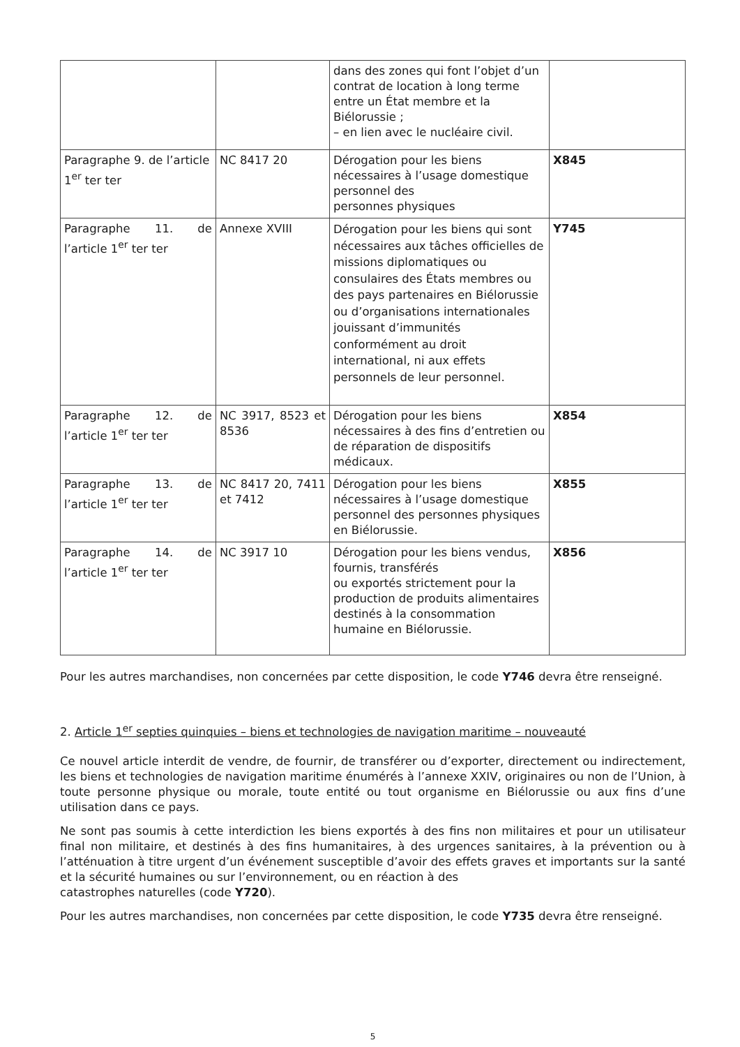| | | dans des zones qui font l’objet d’un contrat de location à long terme entre un État membre et la Biélorussie ; – en lien avec le nucléaire civil. | |
| Paragraphe 9. de l’article 1<sup>er</sup> ter ter | NC 8417 20 | Dérogation pour les biens nécessaires à l’usage domestique personnel des personnes physiques | X845 |
| Paragraphe 11. de l’article 1<sup>er</sup> ter ter | Annexe XVIII | Dérogation pour les biens qui sont nécessaires aux tâches officielles de missions diplomatiques ou consulaires des États membres ou des pays partenaires en Biélorussie ou d’organisations internationales jouissant d’immunités conformément au droit international, ni aux effets personnels de leur personnel. | Y745 |
| Paragraphe 12. de l’article 1<sup>er</sup> ter ter | NC 3917, 8523 et 8536 | Dérogation pour les biens nécessaires à des fins d’entretien ou de réparation de dispositifs médicaux. | X854 |
| Paragraphe 13. de l’article 1<sup>er</sup> ter ter | NC 8417 20, 7411 et 7412 | Dérogation pour les biens nécessaires à l’usage domestique personnel des personnes physiques en Biélorussie. | X855 |
| Paragraphe 14. de l’article 1<sup>er</sup> ter ter | NC 3917 10 | Dérogation pour les biens vendus, fournis, transférés ou exportés strictement pour la production de produits alimentaires destinés à la consommation humaine en Biélorussie. | X856 |
Pour les autres marchandises, non concernées par cette disposition, le code Y746 devra être renseigné.
2. Article 1<sup>er</sup> septies quinquies – biens et technologies de navigation maritime – nouveauté
Ce nouvel article interdit de vendre, de fournir, de transférer ou d’exporter, directement ou indirectement, les biens et technologies de navigation maritime énumérés à l’annexe XXIV, originaires ou non de l’Union, à toute personne physique ou morale, toute entité ou tout organisme en Biélorussie ou aux fins d’une utilisation dans ce pays.
Ne sont pas soumis à cette interdiction les biens exportés à des fins non militaires et pour un utilisateur final non militaire, et destinés à des fins humanitaires, à des urgences sanitaires, à la prévention ou à l’atténuation à titre urgent d’un événement susceptible d’avoir des effets graves et importants sur la santé et la sécurité humaines ou sur l’environnement, ou en réaction à des
catastrophes naturelles (code Y720).
Pour les autres marchandises, non concernées par cette disposition, le code Y735 devra être renseigné.
5